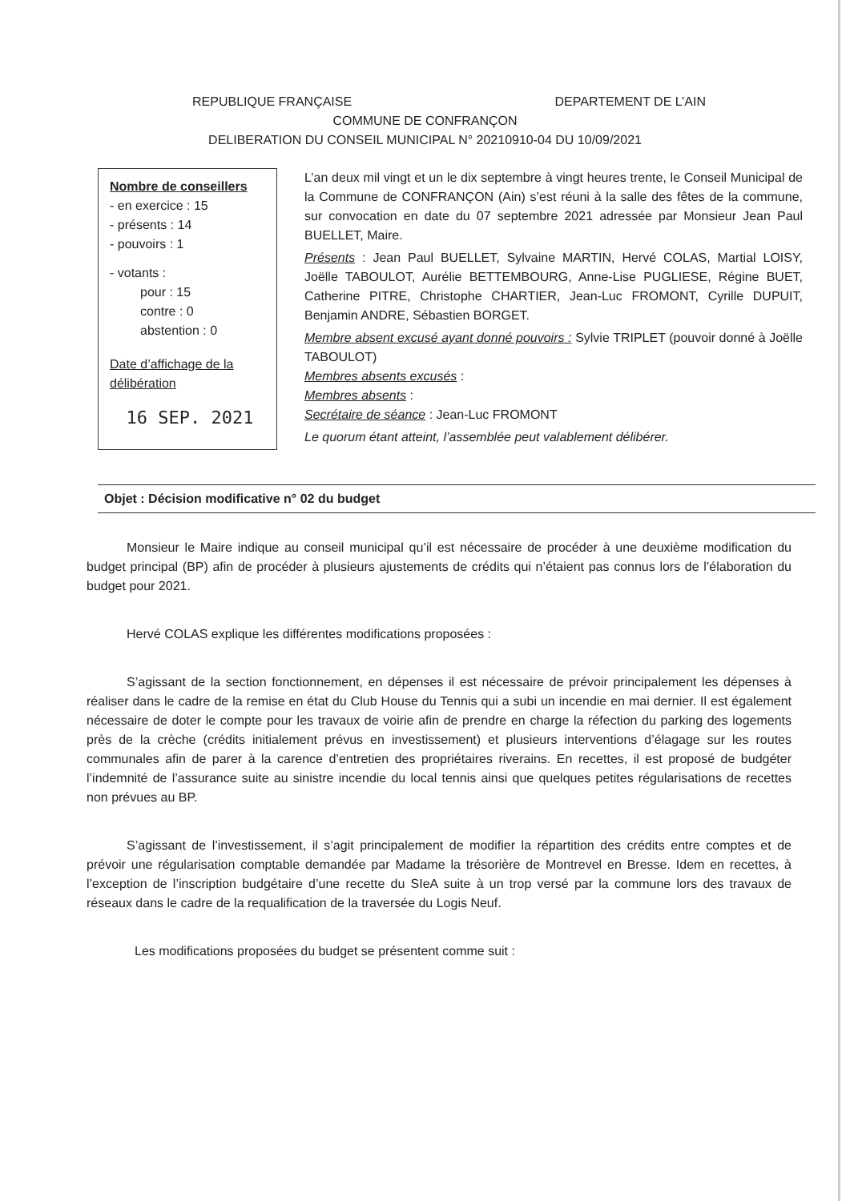REPUBLIQUE FRANÇAISE DEPARTEMENT DE L’AIN
COMMUNE DE CONFRANÇON
DELIBERATION DU CONSEIL MUNICIPAL N° 20210910-04 DU 10/09/2021
Nombre de conseillers
- en exercice : 15
- présents : 14
- pouvoirs : 1
- votants :
pour : 15
contre : 0
abstention : 0
Date d’affichage de la délibération
16 SEP. 2021
L’an deux mil vingt et un le dix septembre à vingt heures trente, le Conseil Municipal de la Commune de CONFRANÇON (Ain) s’est réuni à la salle des fêtes de la commune, sur convocation en date du 07 septembre 2021 adressée par Monsieur Jean Paul BUELLET, Maire.
Présents : Jean Paul BUELLET, Sylvaine MARTIN, Hervé COLAS, Martial LOISY, Joëlle TABOULOT, Aurélie BETTEMBOURG, Anne-Lise PUGLIESE, Régine BUET, Catherine PITRE, Christophe CHARTIER, Jean-Luc FROMONT, Cyrille DUPUIT, Benjamin ANDRE, Sébastien BORGET.
Membre absent excusé ayant donné pouvoirs : Sylvie TRIPLET (pouvoir donné à Joëlle TABOULOT)
Membres absents excusés :
Membres absents :
Secrétaire de séance : Jean-Luc FROMONT
Le quorum étant atteint, l’assemblée peut valablement délibérer.
Objet : Décision modificative n° 02 du budget
Monsieur le Maire indique au conseil municipal qu’il est nécessaire de procéder à une deuxième modification du budget principal (BP) afin de procéder à plusieurs ajustements de crédits qui n’étaient pas connus lors de l’élaboration du budget pour 2021.
Hervé COLAS explique les différentes modifications proposées :
S’agissant de la section fonctionnement, en dépenses il est nécessaire de prévoir principalement les dépenses à réaliser dans le cadre de la remise en état du Club House du Tennis qui a subi un incendie en mai dernier. Il est également nécessaire de doter le compte pour les travaux de voirie afin de prendre en charge la réfection du parking des logements près de la crèche (crédits initialement prévus en investissement) et plusieurs interventions d’élagage sur les routes communales afin de parer à la carence d’entretien des propriétaires riverains. En recettes, il est proposé de budgéter l’indemnité de l’assurance suite au sinistre incendie du local tennis ainsi que quelques petites régularisations de recettes non prévues au BP.
S’agissant de l’investissement, il s’agit principalement de modifier la répartition des crédits entre comptes et de prévoir une régularisation comptable demandée par Madame la trésorière de Montrevel en Bresse. Idem en recettes, à l’exception de l’inscription budgétaire d’une recette du SIeA suite à un trop versé par la commune lors des travaux de réseaux dans le cadre de la requalification de la traversée du Logis Neuf.
Les modifications proposées du budget se présentent comme suit :